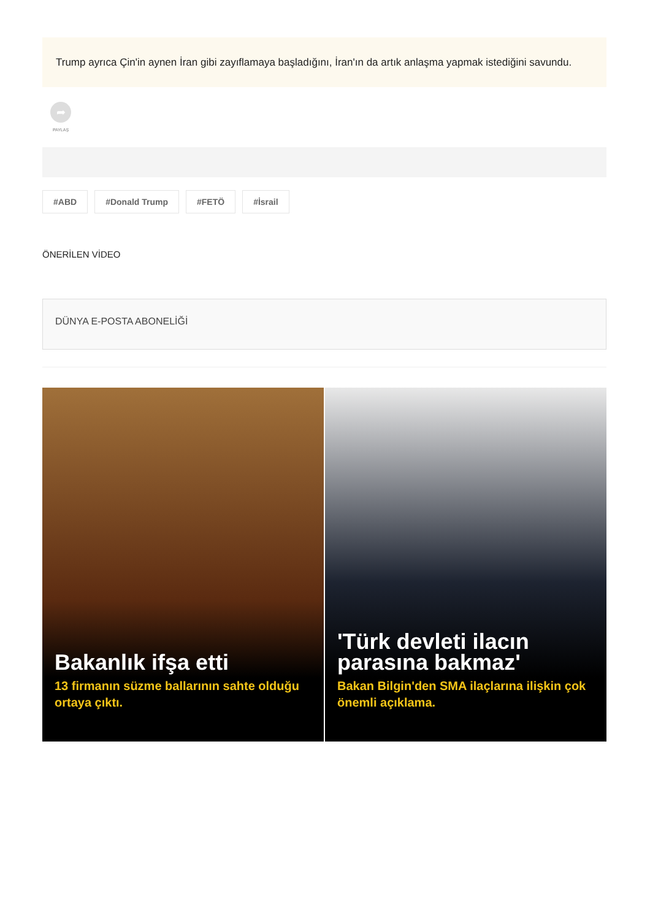Trump ayrıca Çin'in aynen İran gibi zayıflamaya başladığını, İran'ın da artık anlaşma yapmak istediğini savundu.
➦
PAYLAŞ
#ABD #Donald Trump #FETÖ #İsrail
ÖNERİLEN VİDEO
DÜNYA E-POSTA ABONELİĞİ
Bakanlık ifşa etti
13 firmanın süzme ballarının sahte olduğu ortaya çıktı.
'Türk devleti ilacın parasına bakmaz'
Bakan Bilgin'den SMA ilaçlarına ilişkin çok önemli açıklama.